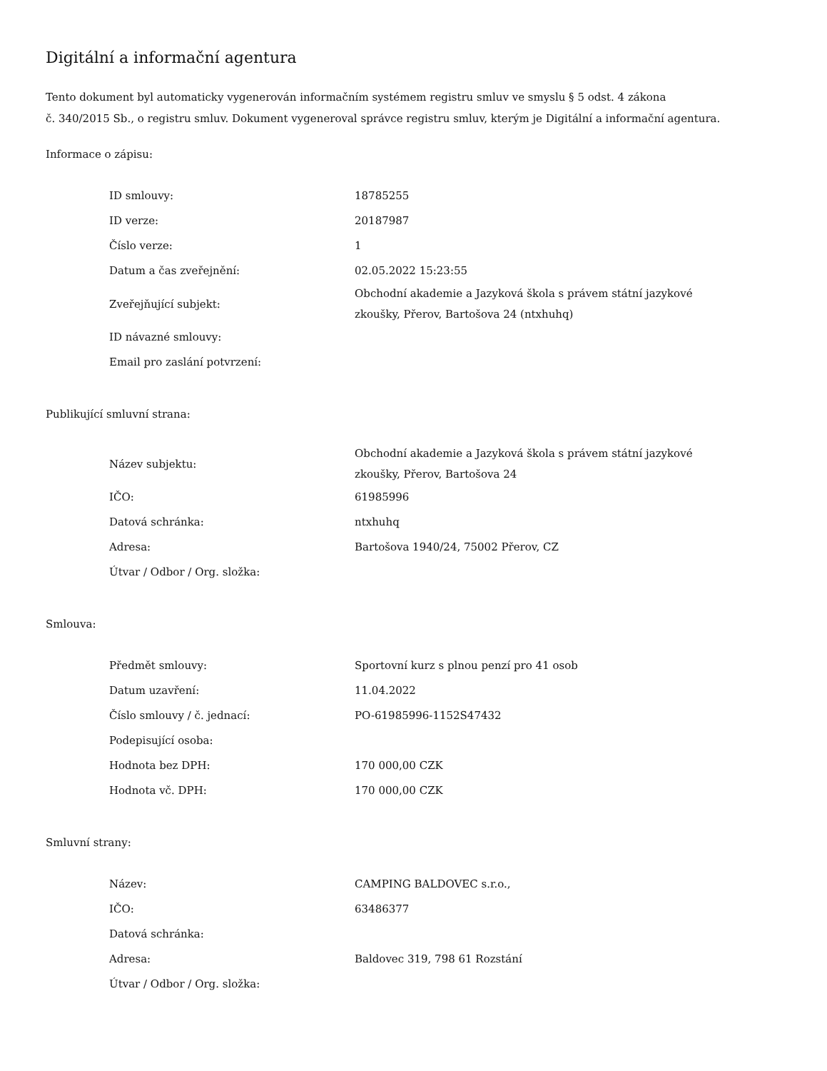Digitální a informační agentura
Tento dokument byl automaticky vygenerován informačním systémem registru smluv ve smyslu § 5 odst. 4 zákona
č. 340/2015 Sb., o registru smluv. Dokument vygeneroval správce registru smluv, kterým je Digitální a informační agentura.
Informace o zápisu:
| ID smlouvy: | 18785255 |
| ID verze: | 20187987 |
| Číslo verze: | 1 |
| Datum a čas zveřejnění: | 02.05.2022 15:23:55 |
| Zveřejňující subjekt: | Obchodní akademie a Jazyková škola s právem státní jazykové zkoušky, Přerov, Bartošova 24 (ntxhuhq) |
| ID návazné smlouvy: | |
| Email pro zaslání potvrzení: | |
Publikující smluvní strana:
| Název subjektu: | Obchodní akademie a Jazyková škola s právem státní jazykové zkoušky, Přerov, Bartošova 24 |
| IČO: | 61985996 |
| Datová schránka: | ntxhuhq |
| Adresa: | Bartošova 1940/24, 75002 Přerov, CZ |
| Útvar / Odbor / Org. složka: | |
Smlouva:
| Předmět smlouvy: | Sportovní kurz s plnou penzí pro 41 osob |
| Datum uzavření: | 11.04.2022 |
| Číslo smlouvy / č. jednací: | PO-61985996-1152S47432 |
| Podepisující osoba: | |
| Hodnota bez DPH: | 170 000,00 CZK |
| Hodnota vč. DPH: | 170 000,00 CZK |
Smluvní strany:
| Název: | CAMPING BALDOVEC s.r.o., |
| IČO: | 63486377 |
| Datová schránka: | |
| Adresa: | Baldovec 319, 798 61 Rozstání |
| Útvar / Odbor / Org. složka: | |